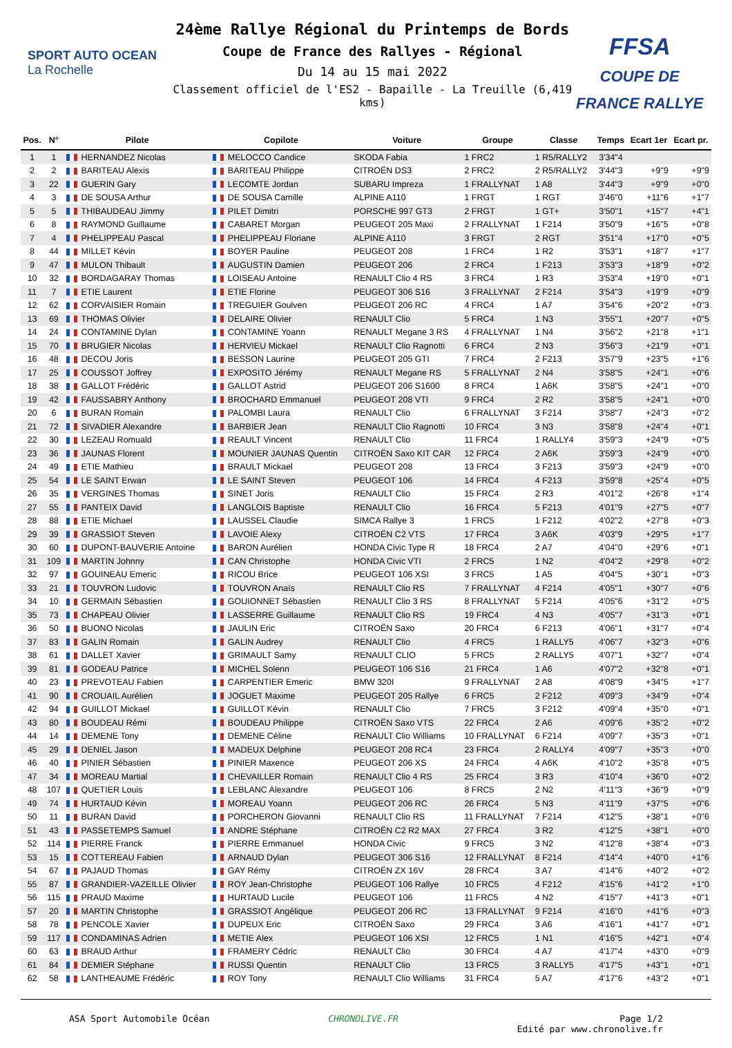SPORT AUTO OCEAN
La Rochelle
24ème Rallye Régional du Printemps de Bords
Coupe de France des Rallyes - Régional
Du 14 au 15 mai 2022
Classement officiel de l'ES2 - Bapaille - La Treuille (6,419 kms)
FFSA
COUPE DE FRANCE RALLYE
| Pos. | N° | Pilote | Copilote | Voiture | Groupe | Classe | Temps | Ecart 1er | Ecart pr. |
| --- | --- | --- | --- | --- | --- | --- | --- | --- | --- |
| 1 | 1 | HERNANDEZ Nicolas | MELOCCO Candice | SKODA Fabia | 1 FRC2 | 1 R5/RALLY2 | 3'34"4 | | |
| 2 | 2 | BARITEAU Alexis | BARITEAU Philippe | CITROËN DS3 | 2 FRC2 | 2 R5/RALLY2 | 3'44"3 | +9"9 | +9"9 |
| 3 | 22 | GUERIN Gary | LECOMTE Jordan | SUBARU Impreza | 1 FRALLYNAT | 1 A8 | 3'44"3 | +9"9 | +0"0 |
| 4 | 3 | DE SOUSA Arthur | DE SOUSA Camille | ALPINE A110 | 1 FRGT | 1 RGT | 3'46"0 | +11"6 | +1"7 |
| 5 | 5 | THIBAUDEAU Jimmy | PILET Dimitri | PORSCHE 997 GT3 | 2 FRGT | 1 GT+ | 3'50"1 | +15"7 | +4"1 |
| 6 | 8 | RAYMOND Guillaume | CABARET Morgan | PEUGEOT 205 Maxi | 2 FRALLYNAT | 1 F214 | 3'50"9 | +16"5 | +0"8 |
| 7 | 4 | PHELIPPEAU Pascal | PHELIPPEAU Floriane | ALPINE A110 | 3 FRGT | 2 RGT | 3'51"4 | +17"0 | +0"5 |
| 8 | 44 | MILLET Kévin | BOYER Pauline | PEUGEOT 208 | 1 FRC4 | 1 R2 | 3'53"1 | +18"7 | +1"7 |
| 9 | 47 | MULON Thibault | AUGUSTIN Damien | PEUGEOT 206 | 2 FRC4 | 1 F213 | 3'53"3 | +18"9 | +0"2 |
| 10 | 32 | BORDAGARAY Thomas | LOISEAU Antoine | RENAULT Clio 4 RS | 3 FRC4 | 1 R3 | 3'53"4 | +19"0 | +0"1 |
| 11 | 7 | ETIE Laurent | ETIE Florine | PEUGEOT 306 S16 | 3 FRALLYNAT | 2 F214 | 3'54"3 | +19"9 | +0"9 |
| 12 | 62 | CORVAISIER Romain | TREGUIER Goulven | PEUGEOT 206 RC | 4 FRC4 | 1 A7 | 3'54"6 | +20"2 | +0"3 |
| 13 | 69 | THOMAS Olivier | DELAIRE Olivier | RENAULT Clio | 5 FRC4 | 1 N3 | 3'55"1 | +20"7 | +0"5 |
| 14 | 24 | CONTAMINE Dylan | CONTAMINE Yoann | RENAULT Megane 3 RS | 4 FRALLYNAT | 1 N4 | 3'56"2 | +21"8 | +1"1 |
| 15 | 70 | BRUGIER Nicolas | HERVIEU Mickael | RENAULT Clio Ragnotti | 6 FRC4 | 2 N3 | 3'56"3 | +21"9 | +0"1 |
| 16 | 48 | DECOU Joris | BESSON Laurine | PEUGEOT 205 GTI | 7 FRC4 | 2 F213 | 3'57"9 | +23"5 | +1"6 |
| 17 | 25 | COUSSOT Joffrey | EXPOSITO Jérémy | RENAULT Megane RS | 5 FRALLYNAT | 2 N4 | 3'58"5 | +24"1 | +0"6 |
| 18 | 38 | GALLOT Frédéric | GALLOT Astrid | PEUGEOT 206 S1600 | 8 FRC4 | 1 A6K | 3'58"5 | +24"1 | +0"0 |
| 19 | 42 | FAUSSABRY Anthony | BROCHARD Emmanuel | PEUGEOT 208 VTI | 9 FRC4 | 2 R2 | 3'58"5 | +24"1 | +0"0 |
| 20 | 6 | BURAN Romain | PALOMBI Laura | RENAULT Clio | 6 FRALLYNAT | 3 F214 | 3'58"7 | +24"3 | +0"2 |
| 21 | 72 | SIVADIER Alexandre | BARBIER Jean | RENAULT Clio Ragnotti | 10 FRC4 | 3 N3 | 3'58"8 | +24"4 | +0"1 |
| 22 | 30 | LEZEAU Romuald | REAULT Vincent | RENAULT Clio | 11 FRC4 | 1 RALLY4 | 3'59"3 | +24"9 | +0"5 |
| 23 | 36 | JAUNAS Florent | MOUNIER JAUNAS Quentin | CITROËN Saxo KIT CAR | 12 FRC4 | 2 A6K | 3'59"3 | +24"9 | +0"0 |
| 24 | 49 | ETIE Mathieu | BRAULT Mickael | PEUGEOT 208 | 13 FRC4 | 3 F213 | 3'59"3 | +24"9 | +0"0 |
| 25 | 54 | LE SAINT Erwan | LE SAINT Steven | PEUGEOT 106 | 14 FRC4 | 4 F213 | 3'59"8 | +25"4 | +0"5 |
| 26 | 35 | VERGINES Thomas | SINET Joris | RENAULT Clio | 15 FRC4 | 2 R3 | 4'01"2 | +26"8 | +1"4 |
| 27 | 55 | PANTEIX David | LANGLOIS Baptiste | RENAULT Clio | 16 FRC4 | 5 F213 | 4'01"9 | +27"5 | +0"7 |
| 28 | 88 | ETIE Michael | LAUSSEL Claudie | SIMCA Rallye 3 | 1 FRC5 | 1 F212 | 4'02"2 | +27"8 | +0"3 |
| 29 | 39 | GRASSIOT Steven | LAVOIE Alexy | CITROËN C2 VTS | 17 FRC4 | 3 A6K | 4'03"9 | +29"5 | +1"7 |
| 30 | 60 | DUPONT-BAUVERIE Antoine | BARON Aurélien | HONDA Civic Type R | 18 FRC4 | 2 A7 | 4'04"0 | +29"6 | +0"1 |
| 31 | 109 | MARTIN Johnny | CAN Christophe | HONDA Civic VTI | 2 FRC5 | 1 N2 | 4'04"2 | +29"8 | +0"2 |
| 32 | 97 | GOUINEAU Emeric | RICOU Brice | PEUGEOT 106 XSI | 3 FRC5 | 1 A5 | 4'04"5 | +30"1 | +0"3 |
| 33 | 21 | TOUVRON Ludovic | TOUVRON Anaïs | RENAULT Clio RS | 7 FRALLYNAT | 4 F214 | 4'05"1 | +30"7 | +0"6 |
| 34 | 10 | GERMAIN Sébastien | GOUIONNET Sébastien | RENAULT Clio 3 RS | 8 FRALLYNAT | 5 F214 | 4'05"6 | +31"2 | +0"5 |
| 35 | 73 | CHAPEAU Olivier | LASSERRE Guillaume | RENAULT Clio RS | 19 FRC4 | 4 N3 | 4'05"7 | +31"3 | +0"1 |
| 36 | 50 | BUONO Nicolas | JAULIN Eric | CITROËN Saxo | 20 FRC4 | 6 F213 | 4'06"1 | +31"7 | +0"4 |
| 37 | 83 | GALIN Romain | GALIN Audrey | RENAULT Clio | 4 FRC5 | 1 RALLY5 | 4'06"7 | +32"3 | +0"6 |
| 38 | 61 | DALLET Xavier | GRIMAULT Samy | RENAULT CLIO | 5 FRC5 | 2 RALLY5 | 4'07"1 | +32"7 | +0"4 |
| 39 | 81 | GODEAU Patrice | MICHEL Solenn | PEUGEOT 106 S16 | 21 FRC4 | 1 A6 | 4'07"2 | +32"8 | +0"1 |
| 40 | 23 | PREVOTEAU Fabien | CARPENTIER Emeric | BMW 320I | 9 FRALLYNAT | 2 A8 | 4'08"9 | +34"5 | +1"7 |
| 41 | 90 | CROUAIL Aurélien | JOGUET Maxime | PEUGEOT 205 Rallye | 6 FRC5 | 2 F212 | 4'09"3 | +34"9 | +0"4 |
| 42 | 94 | GUILLOT Mickael | GUILLOT Kévin | RENAULT Clio | 7 FRC5 | 3 F212 | 4'09"4 | +35"0 | +0"1 |
| 43 | 80 | BOUDEAU Rémi | BOUDEAU Philippe | CITROËN Saxo VTS | 22 FRC4 | 2 A6 | 4'09"6 | +35"2 | +0"2 |
| 44 | 14 | DEMENE Tony | DEMENE Céline | RENAULT Clio Williams | 10 FRALLYNAT | 6 F214 | 4'09"7 | +35"3 | +0"1 |
| 45 | 29 | DENIEL Jason | MADEUX Delphine | PEUGEOT 208 RC4 | 23 FRC4 | 2 RALLY4 | 4'09"7 | +35"3 | +0"0 |
| 46 | 40 | PINIER Sébastien | PINIER Maxence | PEUGEOT 206 XS | 24 FRC4 | 4 A6K | 4'10"2 | +35"8 | +0"5 |
| 47 | 34 | MOREAU Martial | CHEVAILLER Romain | RENAULT Clio 4 RS | 25 FRC4 | 3 R3 | 4'10"4 | +36"0 | +0"2 |
| 48 | 107 | QUETIER Louis | LEBLANC Alexandre | PEUGEOT 106 | 8 FRC5 | 2 N2 | 4'11"3 | +36"9 | +0"9 |
| 49 | 74 | HURTAUD Kévin | MOREAU Yoann | PEUGEOT 206 RC | 26 FRC4 | 5 N3 | 4'11"9 | +37"5 | +0"6 |
| 50 | 11 | BURAN David | PORCHERON Giovanni | RENAULT Clio RS | 11 FRALLYNAT | 7 F214 | 4'12"5 | +38"1 | +0"6 |
| 51 | 43 | PASSETEMPS Samuel | ANDRE Stéphane | CITROËN C2 R2 MAX | 27 FRC4 | 3 R2 | 4'12"5 | +38"1 | +0"0 |
| 52 | 114 | PIERRE Franck | PIERRE Emmanuel | HONDA Civic | 9 FRC5 | 3 N2 | 4'12"8 | +38"4 | +0"3 |
| 53 | 15 | COTTEREAU Fabien | ARNAUD Dylan | PEUGEOT 306 S16 | 12 FRALLYNAT | 8 F214 | 4'14"4 | +40"0 | +1"6 |
| 54 | 67 | PAJAUD Thomas | GAY Rémy | CITROËN ZX 16V | 28 FRC4 | 3 A7 | 4'14"6 | +40"2 | +0"2 |
| 55 | 87 | GRANDIER-VAZEILLE Olivier | ROY Jean-Christophe | PEUGEOT 106 Rallye | 10 FRC5 | 4 F212 | 4'15"6 | +41"2 | +1"0 |
| 56 | 115 | PRAUD Maxime | HURTAUD Lucile | PEUGEOT 106 | 11 FRC5 | 4 N2 | 4'15"7 | +41"3 | +0"1 |
| 57 | 20 | MARTIN Christophe | GRASSIOT Angélique | PEUGEOT 206 RC | 13 FRALLYNAT | 9 F214 | 4'16"0 | +41"6 | +0"3 |
| 58 | 78 | PENCOLE Xavier | DUPEUX Eric | CITROËN Saxo | 29 FRC4 | 3 A6 | 4'16"1 | +41"7 | +0"1 |
| 59 | 117 | CONDAMINAS Adrien | METIE Alex | PEUGEOT 106 XSI | 12 FRC5 | 1 N1 | 4'16"5 | +42"1 | +0"4 |
| 60 | 63 | BRAUD Arthur | FRAMERY Cédric | RENAULT Clio | 30 FRC4 | 4 A7 | 4'17"4 | +43"0 | +0"9 |
| 61 | 84 | DEMIER Stéphane | RUSSI Quentin | RENAULT Clio | 13 FRC5 | 3 RALLY5 | 4'17"5 | +43"1 | +0"1 |
| 62 | 58 | LANTHEAUME Frédéric | ROY Tony | RENAULT Clio Williams | 31 FRC4 | 5 A7 | 4'17"6 | +43"2 | +0"1 |
ASA Sport Automobile Océan CHRONOLIVE.FR Page 1/2
Edité par www.chronolive.fr